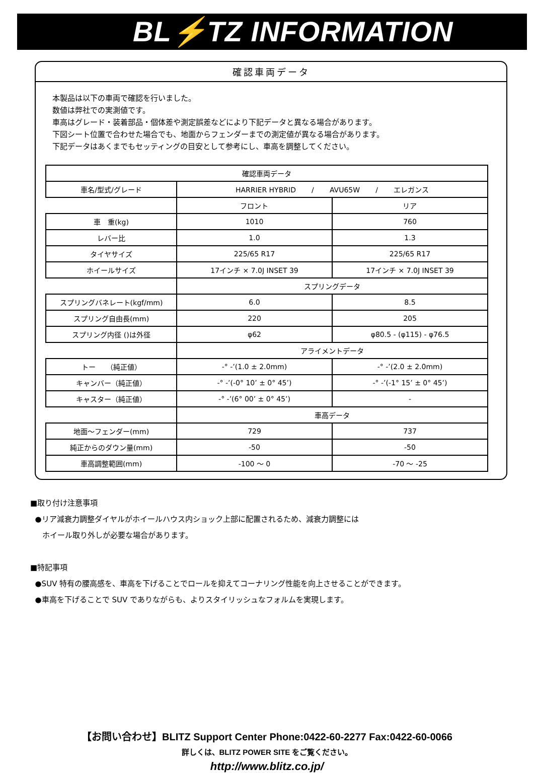BL⚡TZ INFORMATION
確認車両データ
本製品は以下の車両で確認を行いました。
数値は弊社での実測値です。
車高はグレード・装着部品・個体差や測定誤差などにより下記データと異なる場合があります。
下図シート位置で合わせた場合でも、地面からフェンダーまでの測定値が異なる場合があります。
下記データはあくまでもセッティングの目安として参考にし、車高を調整してください。
| 確認車両データ | | |
| --- | --- | --- |
| 車名/型式/グレード | HARRIER HYBRID / AVU65W / エレガンス | |
| | フロント | リア |
| 車 重(kg) | 1010 | 760 |
| レバー比 | 1.0 | 1.3 |
| タイヤサイズ | 225/65 R17 | 225/65 R17 |
| ホイールサイズ | 17インチ × 7.0J INSET 39 | 17インチ × 7.0J INSET 39 |
| | スプリングデータ | |
| スプリングバネレート(kgf/mm) | 6.0 | 8.5 |
| スプリング自由長(mm) | 220 | 205 |
| スプリング内径 ()は外径 | φ62 | φ80.5 - (φ115) - φ76.5 |
| | アライメントデータ | |
| トー （純正値） | -° -’(1.0 ± 2.0mm) | -° -’(2.0 ± 2.0mm) |
| キャンバー（純正値） | -° -’(-0° 10’ ± 0° 45’) | -° -’(-1° 15’ ± 0° 45’) |
| キャスター（純正値） | -° -’(6° 00’ ± 0° 45’) | - |
| | 車高データ | |
| 地面～フェンダー(mm) | 729 | 737 |
| 純正からのダウン量(mm) | -50 | -50 |
| 車高調整範囲(mm) | -100 ～ 0 | -70 ～ -25 |
■取り付け注意事項
●リア減衰力調整ダイヤルがホイールハウス内ショック上部に配置されるため、減衰力調整には
ホイール取り外しが必要な場合があります。
■特記事項
●SUV 特有の腰高感を、車高を下げることでロールを抑えてコーナリング性能を向上させることができます。
●車高を下げることで SUV でありながらも、よりスタイリッシュなフォルムを実現します。
【お問い合わせ】BLITZ Support Center Phone:0422-60-2277 Fax:0422-60-0066
詳しくは、BLITZ POWER SITE をご覧ください。
http://www.blitz.co.jp/